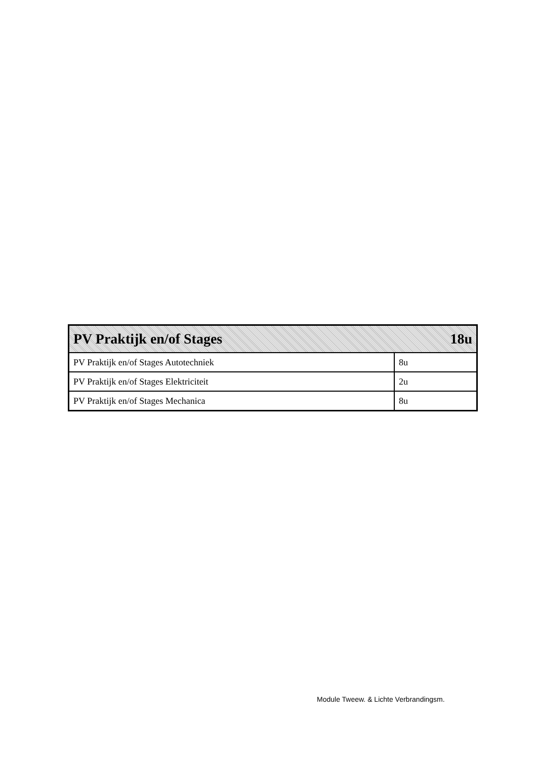| PV Praktijk en/of Stages 18u | |
| --- | --- |
| PV Praktijk en/of Stages Autotechniek | 8u |
| PV Praktijk en/of Stages Elektriciteit | 2u |
| PV Praktijk en/of Stages Mechanica | 8u |
Module Tweew. & Lichte Verbrandingsm.